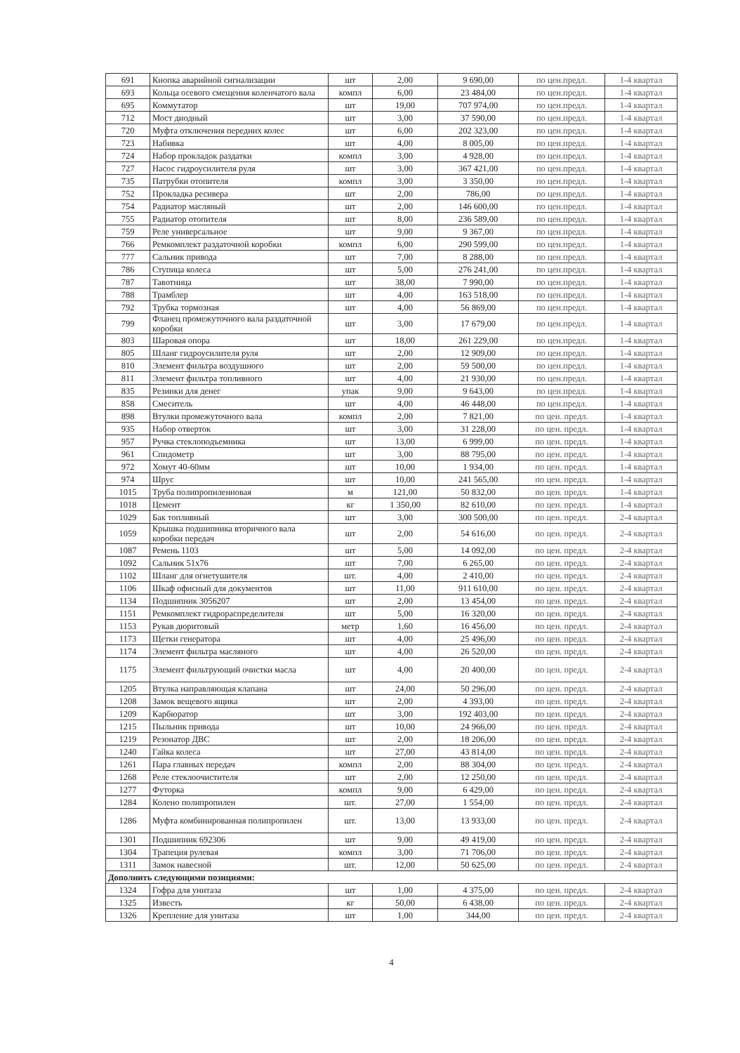| 691 | Кнопка аварийной сигнализации | шт | 2,00 | 9 690,00 | по цен.предл. | 1-4 квартал |
| 693 | Кольца осевого смещения коленчатого вала | компл | 6,00 | 23 484,00 | по цен.предл. | 1-4 квартал |
| 695 | Коммутатор | шт | 19,00 | 707 974,00 | по цен.предл. | 1-4 квартал |
| 712 | Мост диодный | шт | 3,00 | 37 590,00 | по цен.предл. | 1-4 квартал |
| 720 | Муфта отключения передних колес | шт | 6,00 | 202 323,00 | по цен.предл. | 1-4 квартал |
| 723 | Набивка | шт | 4,00 | 8 005,00 | по цен.предл. | 1-4 квартал |
| 724 | Набор прокладок раздатки | компл | 3,00 | 4 928,00 | по цен.предл. | 1-4 квартал |
| 727 | Насос гидроусилителя руля | шт | 3,00 | 367 421,00 | по цен.предл. | 1-4 квартал |
| 735 | Патрубки отопителя | компл | 3,00 | 3 350,00 | по цен.предл. | 1-4 квартал |
| 752 | Прокладка ресивера | шт | 2,00 | 786,00 | по цен.предл. | 1-4 квартал |
| 754 | Радиатор масляный | шт | 2,00 | 146 600,00 | по цен.предл. | 1-4 квартал |
| 755 | Радиатор отопителя | шт | 8,00 | 236 589,00 | по цен.предл. | 1-4 квартал |
| 759 | Реле универсальное | шт | 9,00 | 9 367,00 | по цен.предл. | 1-4 квартал |
| 766 | Ремкомплект раздаточной коробки | компл | 6,00 | 290 599,00 | по цен.предл. | 1-4 квартал |
| 777 | Сальник привода | шт | 7,00 | 8 288,00 | по цен.предл. | 1-4 квартал |
| 786 | Ступица колеса | шт | 5,00 | 276 241,00 | по цен.предл. | 1-4 квартал |
| 787 | Тавотница | шт | 38,00 | 7 990,00 | по цен.предл. | 1-4 квартал |
| 788 | Трамблер | шт | 4,00 | 163 518,00 | по цен.предл. | 1-4 квартал |
| 792 | Трубка тормозная | шт | 4,00 | 56 869,00 | по цен.предл. | 1-4 квартал |
| 799 | Фланец промежуточного вала раздаточной коробки | шт | 3,00 | 17 679,00 | по цен.предл. | 1-4 квартал |
| 803 | Шаровая опора | шт | 18,00 | 261 229,00 | по цен.предл. | 1-4 квартал |
| 805 | Шланг гидроусилителя руля | шт | 2,00 | 12 909,00 | по цен.предл. | 1-4 квартал |
| 810 | Элемент фильтра воздушного | шт | 2,00 | 59 500,00 | по цен.предл. | 1-4 квартал |
| 811 | Элемент фильтра топливного | шт | 4,00 | 21 930,00 | по цен.предл. | 1-4 квартал |
| 835 | Резинки для денег | упак | 9,00 | 9 643,00 | по цен.предл. | 1-4 квартал |
| 858 | Смеситель | шт | 4,00 | 46 448,00 | по цен.предл. | 1-4 квартал |
| 898 | Втулки промежуточного вала | компл | 2,00 | 7 821,00 | по цен. предл. | 1-4 квартал |
| 935 | Набор отверток | шт | 3,00 | 31 228,00 | по цен. предл. | 1-4 квартал |
| 957 | Ручка стеклоподъемника | шт | 13,00 | 6 999,00 | по цен. предл. | 1-4 квартал |
| 961 | Спидометр | шт | 3,00 | 88 795,00 | по цен. предл. | 1-4 квартал |
| 972 | Хомут 40-60мм | шт | 10,00 | 1 934,00 | по цен. предл. | 1-4 квартал |
| 974 | Шрус | шт | 10,00 | 241 565,00 | по цен. предл. | 1-4 квартал |
| 1015 | Труба полипропиленновая | м | 121,00 | 50 832,00 | по цен. предл. | 1-4 квартал |
| 1018 | Цемент | кг | 1 350,00 | 82 610,00 | по цен. предл. | 1-4 квартал |
| 1029 | Бак топливный | шт | 3,00 | 300 500,00 | по цен. предл. | 2-4 квартал |
| 1059 | Крышка подшипника вторичного вала коробки передач | шт | 2,00 | 54 616,00 | по цен. предл. | 2-4 квартал |
| 1087 | Ремень 1103 | шт | 5,00 | 14 092,00 | по цен. предл. | 2-4 квартал |
| 1092 | Сальник 51х76 | шт | 7,00 | 6 265,00 | по цен. предл. | 2-4 квартал |
| 1102 | Шланг для огнетушителя | шт. | 4,00 | 2 410,00 | по цен. предл. | 2-4 квартал |
| 1106 | Шкаф офисный для документов | шт | 11,00 | 911 610,00 | по цен. предл. | 2-4 квартал |
| 1134 | Подшипник 3056207 | шт | 2,00 | 13 454,00 | по цен. предл. | 2-4 квартал |
| 1151 | Ремкомплект гидрораспределителя | шт | 5,00 | 16 320,00 | по цен. предл. | 2-4 квартал |
| 1153 | Рукав дюритовый | метр | 1,60 | 16 456,00 | по цен. предл. | 2-4 квартал |
| 1173 | Щетки генератора | шт | 4,00 | 25 496,00 | по цен. предл. | 2-4 квартал |
| 1174 | Элемент фильтра масляного | шт | 4,00 | 26 520,00 | по цен. предл. | 2-4 квартал |
| 1175 | Элемент фильтрующий очистки масла | шт | 4,00 | 20 400,00 | по цен. предл. | 2-4 квартал |
| 1205 | Втулка направляющая клапана | шт | 24,00 | 50 296,00 | по цен. предл. | 2-4 квартал |
| 1208 | Замок вещевого ящика | шт | 2,00 | 4 393,00 | по цен. предл. | 2-4 квартал |
| 1209 | Карбюратор | шт | 3,00 | 192 403,00 | по цен. предл. | 2-4 квартал |
| 1215 | Пыльник привода | шт | 10,00 | 24 966,00 | по цен. предл. | 2-4 квартал |
| 1219 | Резонатор ДВС | шт | 2,00 | 18 206,00 | по цен. предл. | 2-4 квартал |
| 1240 | Гайка колеса | шт | 27,00 | 43 814,00 | по цен. предл. | 2-4 квартал |
| 1261 | Пара главных передач | компл | 2,00 | 88 304,00 | по цен. предл. | 2-4 квартал |
| 1268 | Реле стеклоочистителя | шт | 2,00 | 12 250,00 | по цен. предл. | 2-4 квартал |
| 1277 | Футорка | компл | 9,00 | 6 429,00 | по цен. предл. | 2-4 квартал |
| 1284 | Колено полипропилен | шт. | 27,00 | 1 554,00 | по цен. предл. | 2-4 квартал |
| 1286 | Муфта комбинированная полипропилен | шт. | 13,00 | 13 933,00 | по цен. предл. | 2-4 квартал |
| 1301 | Подшипник 692306 | шт | 9,00 | 49 419,00 | по цен. предл. | 2-4 квартал |
| 1304 | Трапеция рулевая | компл | 3,00 | 71 706,00 | по цен. предл. | 2-4 квартал |
| 1311 | Замок навесной | шт. | 12,00 | 50 625,00 | по цен. предл. | 2-4 квартал |
| Дополнить следующими позициями: | | | | | | |
| 1324 | Гофра для унитаза | шт | 1,00 | 4 375,00 | по цен. предл. | 2-4 квартал |
| 1325 | Известь | кг | 50,00 | 6 438,00 | по цен. предл. | 2-4 квартал |
| 1326 | Крепление для унитаза | шт | 1,00 | 344,00 | по цен. предл. | 2-4 квартал |
4